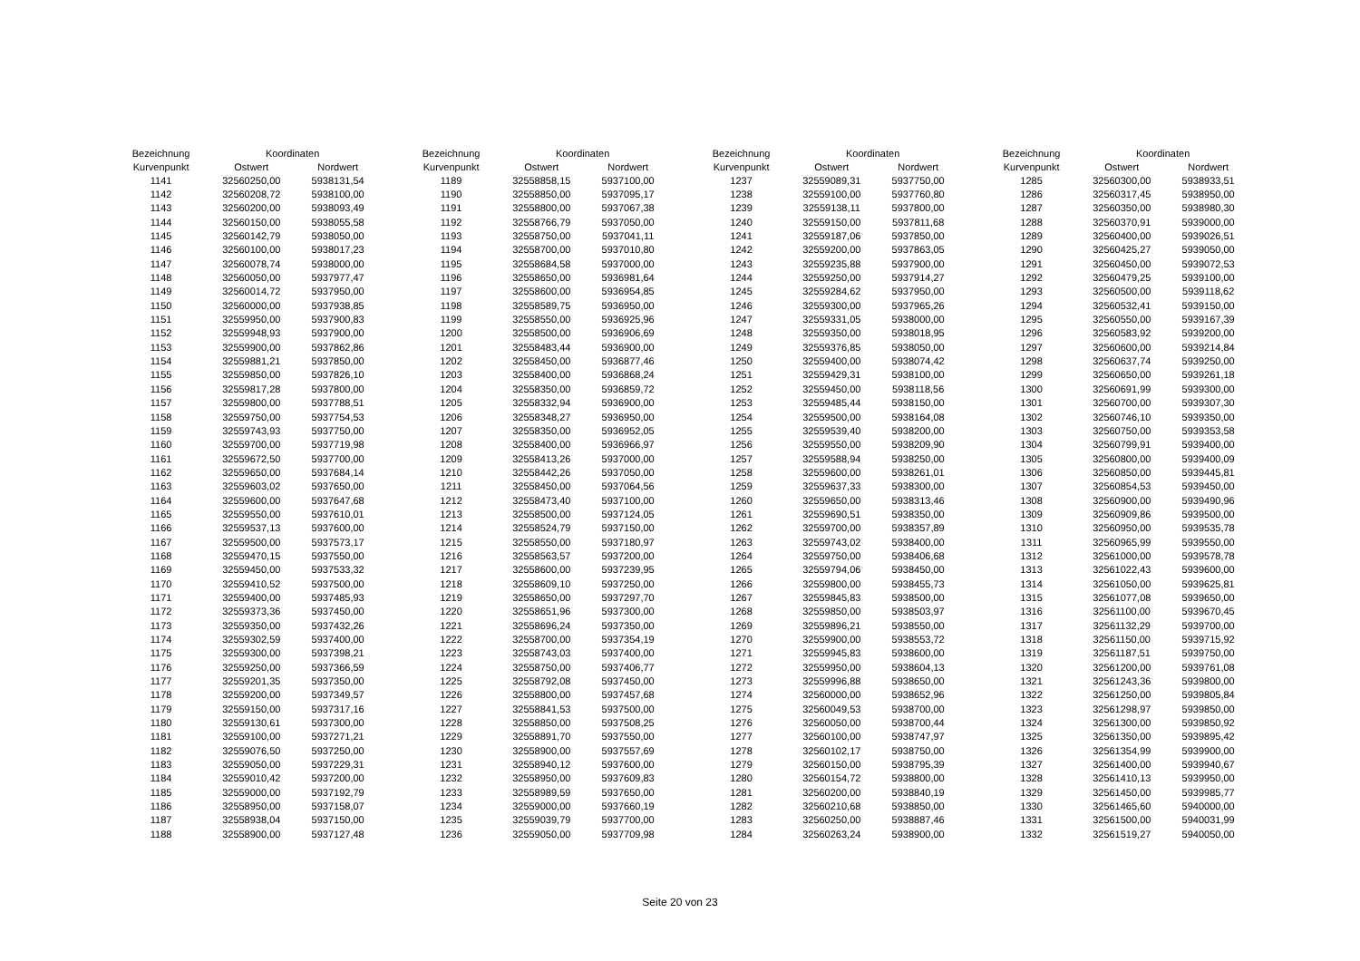| Bezeichnung | Koordinaten | |
| --- | --- | --- |
| Kurvenpunkt | Ostwert | Nordwert |
| 1141 | 32560250,00 | 5938131,54 |
| 1142 | 32560208,72 | 5938100,00 |
| 1143 | 32560200,00 | 5938093,49 |
| 1144 | 32560150,00 | 5938055,58 |
| 1145 | 32560142,79 | 5938050,00 |
| 1146 | 32560100,00 | 5938017,23 |
| 1147 | 32560078,74 | 5938000,00 |
| 1148 | 32560050,00 | 5937977,47 |
| 1149 | 32560014,72 | 5937950,00 |
| 1150 | 32560000,00 | 5937938,85 |
| 1151 | 32559950,00 | 5937900,83 |
| 1152 | 32559948,93 | 5937900,00 |
| 1153 | 32559900,00 | 5937862,86 |
| 1154 | 32559881,21 | 5937850,00 |
| 1155 | 32559850,00 | 5937826,10 |
| 1156 | 32559817,28 | 5937800,00 |
| 1157 | 32559800,00 | 5937788,51 |
| 1158 | 32559750,00 | 5937754,53 |
| 1159 | 32559743,93 | 5937750,00 |
| 1160 | 32559700,00 | 5937719,98 |
| 1161 | 32559672,50 | 5937700,00 |
| 1162 | 32559650,00 | 5937684,14 |
| 1163 | 32559603,02 | 5937650,00 |
| 1164 | 32559600,00 | 5937647,68 |
| 1165 | 32559550,00 | 5937610,01 |
| 1166 | 32559537,13 | 5937600,00 |
| 1167 | 32559500,00 | 5937573,17 |
| 1168 | 32559470,15 | 5937550,00 |
| 1169 | 32559450,00 | 5937533,32 |
| 1170 | 32559410,52 | 5937500,00 |
| 1171 | 32559400,00 | 5937485,93 |
| 1172 | 32559373,36 | 5937450,00 |
| 1173 | 32559350,00 | 5937432,26 |
| 1174 | 32559302,59 | 5937400,00 |
| 1175 | 32559300,00 | 5937398,21 |
| 1176 | 32559250,00 | 5937366,59 |
| 1177 | 32559201,35 | 5937350,00 |
| 1178 | 32559200,00 | 5937349,57 |
| 1179 | 32559150,00 | 5937317,16 |
| 1180 | 32559130,61 | 5937300,00 |
| 1181 | 32559100,00 | 5937271,21 |
| 1182 | 32559076,50 | 5937250,00 |
| 1183 | 32559050,00 | 5937229,31 |
| 1184 | 32559010,42 | 5937200,00 |
| 1185 | 32559000,00 | 5937192,79 |
| 1186 | 32558950,00 | 5937158,07 |
| 1187 | 32558938,04 | 5937150,00 |
| 1188 | 32558900,00 | 5937127,48 |
| Bezeichnung | Koordinaten | |
| --- | --- | --- |
| Kurvenpunkt | Ostwert | Nordwert |
| 1189 | 32558858,15 | 5937100,00 |
| 1190 | 32558850,00 | 5937095,17 |
| 1191 | 32558800,00 | 5937067,38 |
| 1192 | 32558766,79 | 5937050,00 |
| 1193 | 32558750,00 | 5937041,11 |
| 1194 | 32558700,00 | 5937010,80 |
| 1195 | 32558684,58 | 5937000,00 |
| 1196 | 32558650,00 | 5936981,64 |
| 1197 | 32558600,00 | 5936954,85 |
| 1198 | 32558589,75 | 5936950,00 |
| 1199 | 32558550,00 | 5936925,96 |
| 1200 | 32558500,00 | 5936906,69 |
| 1201 | 32558483,44 | 5936900,00 |
| 1202 | 32558450,00 | 5936877,46 |
| 1203 | 32558400,00 | 5936868,24 |
| 1204 | 32558350,00 | 5936859,72 |
| 1205 | 32558332,94 | 5936900,00 |
| 1206 | 32558348,27 | 5936950,00 |
| 1207 | 32558350,00 | 5936952,05 |
| 1208 | 32558400,00 | 5936966,97 |
| 1209 | 32558413,26 | 5937000,00 |
| 1210 | 32558442,26 | 5937050,00 |
| 1211 | 32558450,00 | 5937064,56 |
| 1212 | 32558473,40 | 5937100,00 |
| 1213 | 32558500,00 | 5937124,05 |
| 1214 | 32558524,79 | 5937150,00 |
| 1215 | 32558550,00 | 5937180,97 |
| 1216 | 32558563,57 | 5937200,00 |
| 1217 | 32558600,00 | 5937239,95 |
| 1218 | 32558609,10 | 5937250,00 |
| 1219 | 32558650,00 | 5937297,70 |
| 1220 | 32558651,96 | 5937300,00 |
| 1221 | 32558696,24 | 5937350,00 |
| 1222 | 32558700,00 | 5937354,19 |
| 1223 | 32558743,03 | 5937400,00 |
| 1224 | 32558750,00 | 5937406,77 |
| 1225 | 32558792,08 | 5937450,00 |
| 1226 | 32558800,00 | 5937457,68 |
| 1227 | 32558841,53 | 5937500,00 |
| 1228 | 32558850,00 | 5937508,25 |
| 1229 | 32558891,70 | 5937550,00 |
| 1230 | 32558900,00 | 5937557,69 |
| 1231 | 32558940,12 | 5937600,00 |
| 1232 | 32558950,00 | 5937609,83 |
| 1233 | 32558989,59 | 5937650,00 |
| 1234 | 32559000,00 | 5937660,19 |
| 1235 | 32559039,79 | 5937700,00 |
| 1236 | 32559050,00 | 5937709,98 |
| Bezeichnung | Koordinaten | |
| --- | --- | --- |
| Kurvenpunkt | Ostwert | Nordwert |
| 1237 | 32559089,31 | 5937750,00 |
| 1238 | 32559100,00 | 5937760,80 |
| 1239 | 32559138,11 | 5937800,00 |
| 1240 | 32559150,00 | 5937811,68 |
| 1241 | 32559187,06 | 5937850,00 |
| 1242 | 32559200,00 | 5937863,05 |
| 1243 | 32559235,88 | 5937900,00 |
| 1244 | 32559250,00 | 5937914,27 |
| 1245 | 32559284,62 | 5937950,00 |
| 1246 | 32559300,00 | 5937965,26 |
| 1247 | 32559331,05 | 5938000,00 |
| 1248 | 32559350,00 | 5938018,95 |
| 1249 | 32559376,85 | 5938050,00 |
| 1250 | 32559400,00 | 5938074,42 |
| 1251 | 32559429,31 | 5938100,00 |
| 1252 | 32559450,00 | 5938118,56 |
| 1253 | 32559485,44 | 5938150,00 |
| 1254 | 32559500,00 | 5938164,08 |
| 1255 | 32559539,40 | 5938200,00 |
| 1256 | 32559550,00 | 5938209,90 |
| 1257 | 32559588,94 | 5938250,00 |
| 1258 | 32559600,00 | 5938261,01 |
| 1259 | 32559637,33 | 5938300,00 |
| 1260 | 32559650,00 | 5938313,46 |
| 1261 | 32559690,51 | 5938350,00 |
| 1262 | 32559700,00 | 5938357,89 |
| 1263 | 32559743,02 | 5938400,00 |
| 1264 | 32559750,00 | 5938406,68 |
| 1265 | 32559794,06 | 5938450,00 |
| 1266 | 32559800,00 | 5938455,73 |
| 1267 | 32559845,83 | 5938500,00 |
| 1268 | 32559850,00 | 5938503,97 |
| 1269 | 32559896,21 | 5938550,00 |
| 1270 | 32559900,00 | 5938553,72 |
| 1271 | 32559945,83 | 5938600,00 |
| 1272 | 32559950,00 | 5938604,13 |
| 1273 | 32559996,88 | 5938650,00 |
| 1274 | 32560000,00 | 5938652,96 |
| 1275 | 32560049,53 | 5938700,00 |
| 1276 | 32560050,00 | 5938700,44 |
| 1277 | 32560100,00 | 5938747,97 |
| 1278 | 32560102,17 | 5938750,00 |
| 1279 | 32560150,00 | 5938795,39 |
| 1280 | 32560154,72 | 5938800,00 |
| 1281 | 32560200,00 | 5938840,19 |
| 1282 | 32560210,68 | 5938850,00 |
| 1283 | 32560250,00 | 5938887,46 |
| 1284 | 32560263,24 | 5938900,00 |
| Bezeichnung | Koordinaten | |
| --- | --- | --- |
| Kurvenpunkt | Ostwert | Nordwert |
| 1285 | 32560300,00 | 5938933,51 |
| 1286 | 32560317,45 | 5938950,00 |
| 1287 | 32560350,00 | 5938980,30 |
| 1288 | 32560370,91 | 5939000,00 |
| 1289 | 32560400,00 | 5939026,51 |
| 1290 | 32560425,27 | 5939050,00 |
| 1291 | 32560450,00 | 5939072,53 |
| 1292 | 32560479,25 | 5939100,00 |
| 1293 | 32560500,00 | 5939118,62 |
| 1294 | 32560532,41 | 5939150,00 |
| 1295 | 32560550,00 | 5939167,39 |
| 1296 | 32560583,92 | 5939200,00 |
| 1297 | 32560600,00 | 5939214,84 |
| 1298 | 32560637,74 | 5939250,00 |
| 1299 | 32560650,00 | 5939261,18 |
| 1300 | 32560691,99 | 5939300,00 |
| 1301 | 32560700,00 | 5939307,30 |
| 1302 | 32560746,10 | 5939350,00 |
| 1303 | 32560750,00 | 5939353,58 |
| 1304 | 32560799,91 | 5939400,00 |
| 1305 | 32560800,00 | 5939400,09 |
| 1306 | 32560850,00 | 5939445,81 |
| 1307 | 32560854,53 | 5939450,00 |
| 1308 | 32560900,00 | 5939490,96 |
| 1309 | 32560909,86 | 5939500,00 |
| 1310 | 32560950,00 | 5939535,78 |
| 1311 | 32560965,99 | 5939550,00 |
| 1312 | 32561000,00 | 5939578,78 |
| 1313 | 32561022,43 | 5939600,00 |
| 1314 | 32561050,00 | 5939625,81 |
| 1315 | 32561077,08 | 5939650,00 |
| 1316 | 32561100,00 | 5939670,45 |
| 1317 | 32561132,29 | 5939700,00 |
| 1318 | 32561150,00 | 5939715,92 |
| 1319 | 32561187,51 | 5939750,00 |
| 1320 | 32561200,00 | 5939761,08 |
| 1321 | 32561243,36 | 5939800,00 |
| 1322 | 32561250,00 | 5939805,84 |
| 1323 | 32561298,97 | 5939850,00 |
| 1324 | 32561300,00 | 5939850,92 |
| 1325 | 32561350,00 | 5939895,42 |
| 1326 | 32561354,99 | 5939900,00 |
| 1327 | 32561400,00 | 5939940,67 |
| 1328 | 32561410,13 | 5939950,00 |
| 1329 | 32561450,00 | 5939985,77 |
| 1330 | 32561465,60 | 5940000,00 |
| 1331 | 32561500,00 | 5940031,99 |
| 1332 | 32561519,27 | 5940050,00 |
Seite 20 von 23